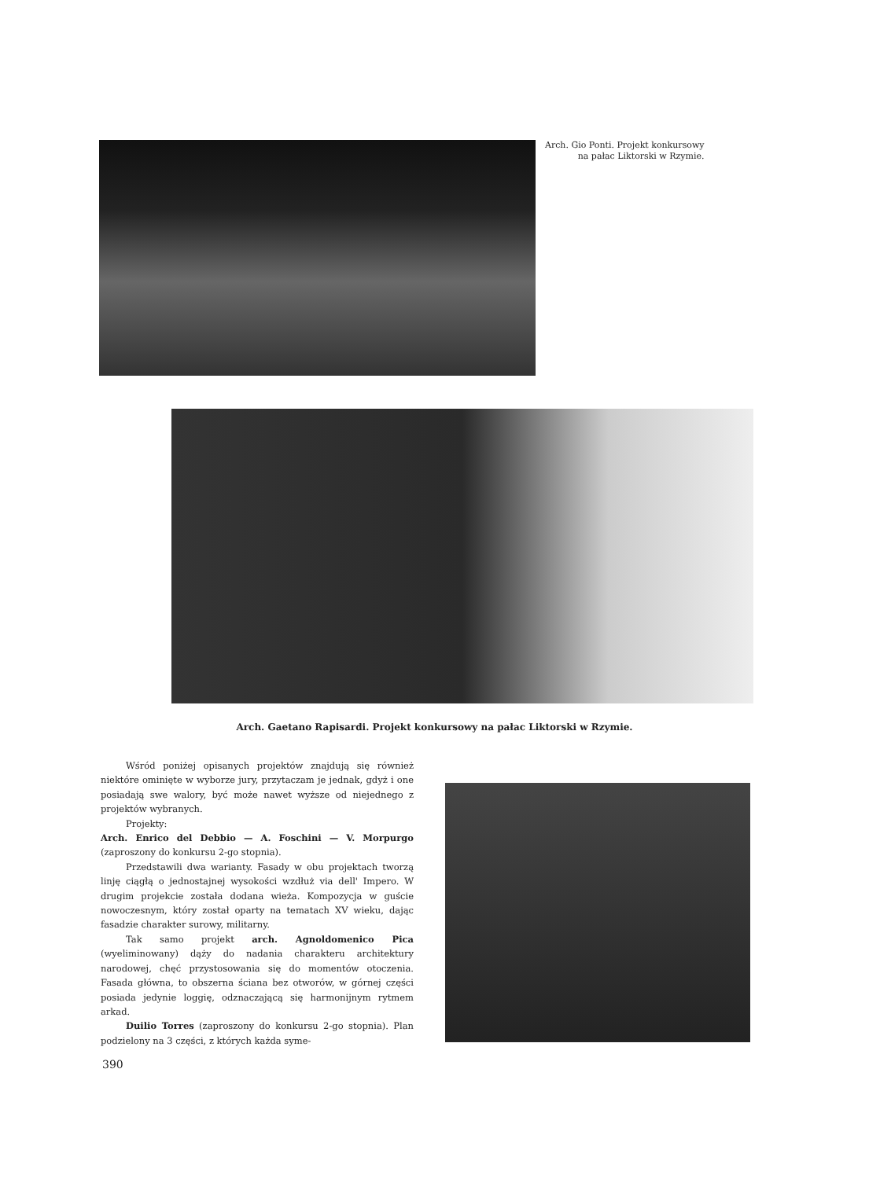Arch. Gio Ponti. Projekt konkursowy
na pałac Liktorski w Rzymie.
Arch. Gaetano Rapisardi. Projekt konkursowy na pałac Liktorski w Rzymie.
Wśród poniżej opisanych projektów znajdują się również niektóre ominięte w wyborze jury, przytaczam je jednak, gdyż i one posiadają swe walory, być może nawet wyższe od niejednego z projektów wybranych.
Projekty:
Arch. Enrico del Debbio — A. Foschini — V. Morpurgo (zaproszony do konkursu 2-go stopnia).
Przedstawili dwa warianty. Fasady w obu projektach tworzą linję ciągłą o jednostajnej wysokości wzdłuż via dell' Impero. W drugim projekcie została dodana wieża. Kompozycja w guście nowoczesnym, który został oparty na tematach XV wieku, dając fasadzie charakter surowy, militarny.
Tak samo projekt arch. Agnoldomenico Pica (wyeliminowany) dąży do nadania charakteru architektury narodowej, chęć przystosowania się do momentów otoczenia. Fasada główna, to obszerna ściana bez otworów, w górnej części posiada jedynie loggię, odznaczającą się harmonijnym rytmem arkad.
Duilio Torres (zaproszony do konkursu 2-go stopnia). Plan podzielony na 3 części, z których każda syme-
390